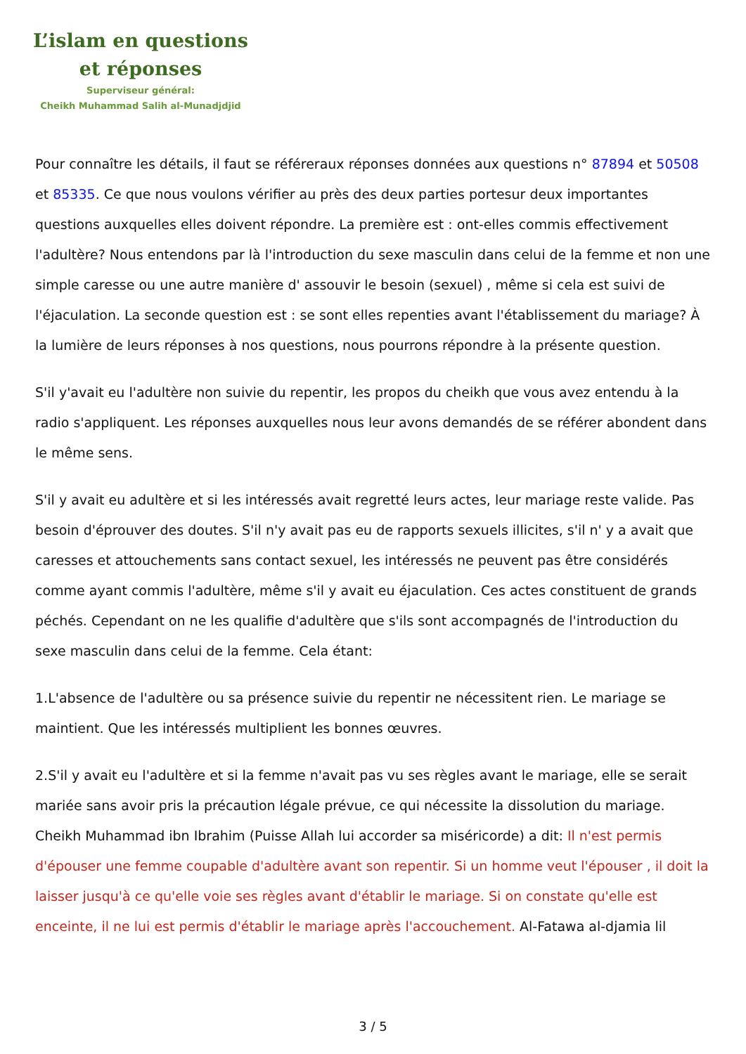L’islam en questions
et réponses
Superviseur général:
Cheikh Muhammad Salih al-Munadjdjid
Pour connaître les détails, il faut se référeraux réponses données aux questions n° 87894 et 50508 et 85335. Ce que nous voulons vérifier au près des deux parties portesur deux importantes questions auxquelles elles doivent répondre. La première est : ont-elles commis effectivement l'adultère? Nous entendons par là l'introduction du sexe masculin dans celui de la femme et non une simple caresse ou une autre manière d' assouvir le besoin (sexuel) , même si cela est suivi de l'éjaculation. La seconde question est : se sont elles repenties avant l'établissement du mariage? À la lumière de leurs réponses à nos questions, nous pourrons répondre à la présente question.
S'il y'avait eu l'adultère non suivie du repentir, les propos du cheikh que vous avez entendu à la radio s'appliquent. Les réponses auxquelles nous leur avons demandés de se référer abondent dans le même sens.
S'il y avait eu adultère et si les intéressés avait regretté leurs actes, leur mariage reste valide. Pas besoin d'éprouver des doutes. S'il n'y avait pas eu de rapports sexuels illicites, s'il n' y a avait que caresses et attouchements sans contact sexuel, les intéressés ne peuvent pas être considérés comme ayant commis l'adultère, même s'il y avait eu éjaculation. Ces actes constituent de grands péchés. Cependant on ne les qualifie d'adultère que s'ils sont accompagnés de l'introduction du sexe masculin dans celui de la femme. Cela étant:
1.L'absence de l'adultère ou sa présence suivie du repentir ne nécessitent rien. Le mariage se maintient. Que les intéressés multiplient les bonnes œuvres.
2.S'il y avait eu l'adultère et si la femme n'avait pas vu ses règles avant le mariage, elle se serait mariée sans avoir pris la précaution légale prévue, ce qui nécessite la dissolution du mariage. Cheikh Muhammad ibn Ibrahim (Puisse Allah lui accorder sa miséricorde) a dit: Il n'est permis d'épouser une femme coupable d'adultère avant son repentir. Si un homme veut l'épouser , il doit la laisser jusqu'à ce qu'elle voie ses règles avant d'établir le mariage. Si on constate qu'elle est enceinte, il ne lui est permis d'établir le mariage après l'accouchement. Al-Fatawa al-djamia lil
3 / 5